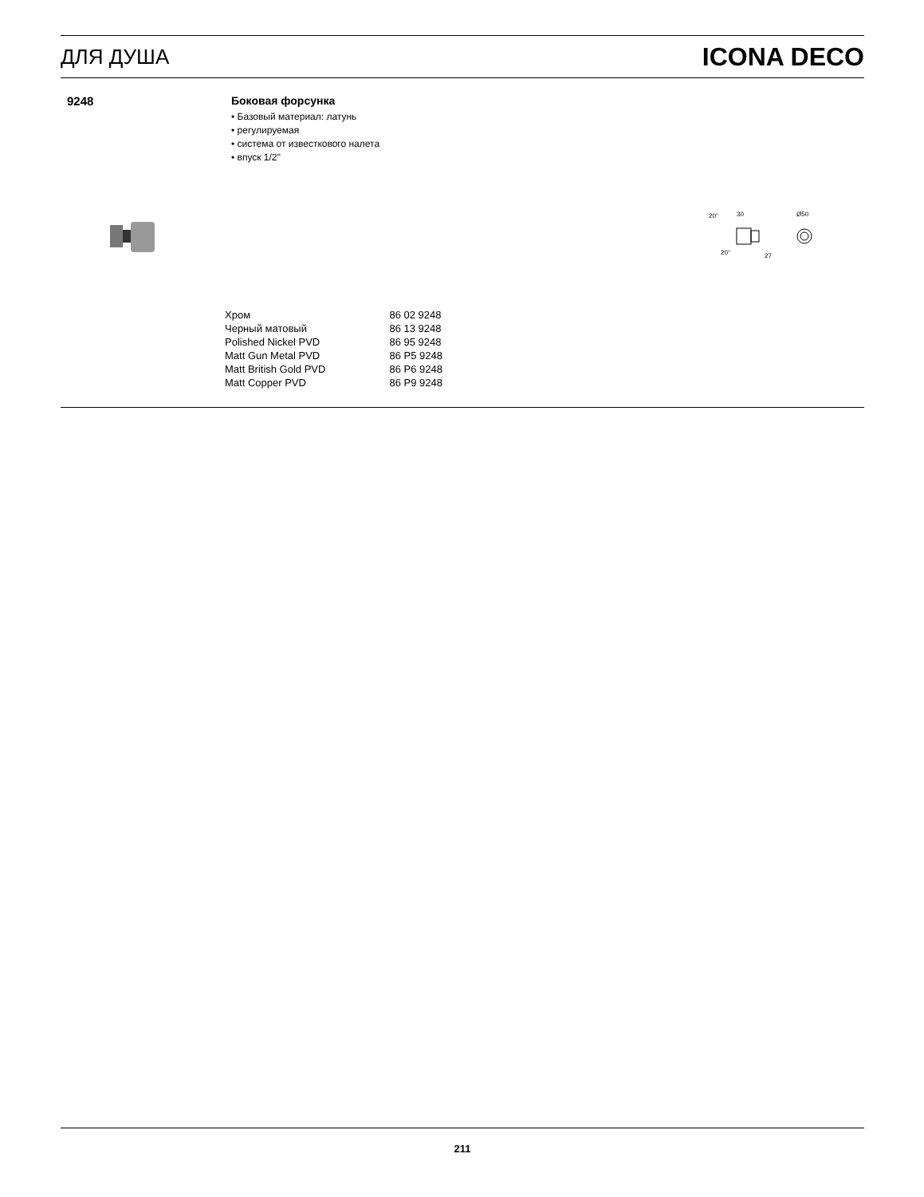ДЛЯ ДУША ICONA DECO
9248 Боковая форсунка
• Базовый материал: латунь
• регулируемая
• система от известкового налета
• впуск 1/2''
20°
30
Ø50
20°
27
| Хром | 86 02 9248 |
| Черный матовый | 86 13 9248 |
| Polished Nickel PVD | 86 95 9248 |
| Matt Gun Metal PVD | 86 P5 9248 |
| Matt British Gold PVD | 86 P6 9248 |
| Matt Copper PVD | 86 P9 9248 |
211